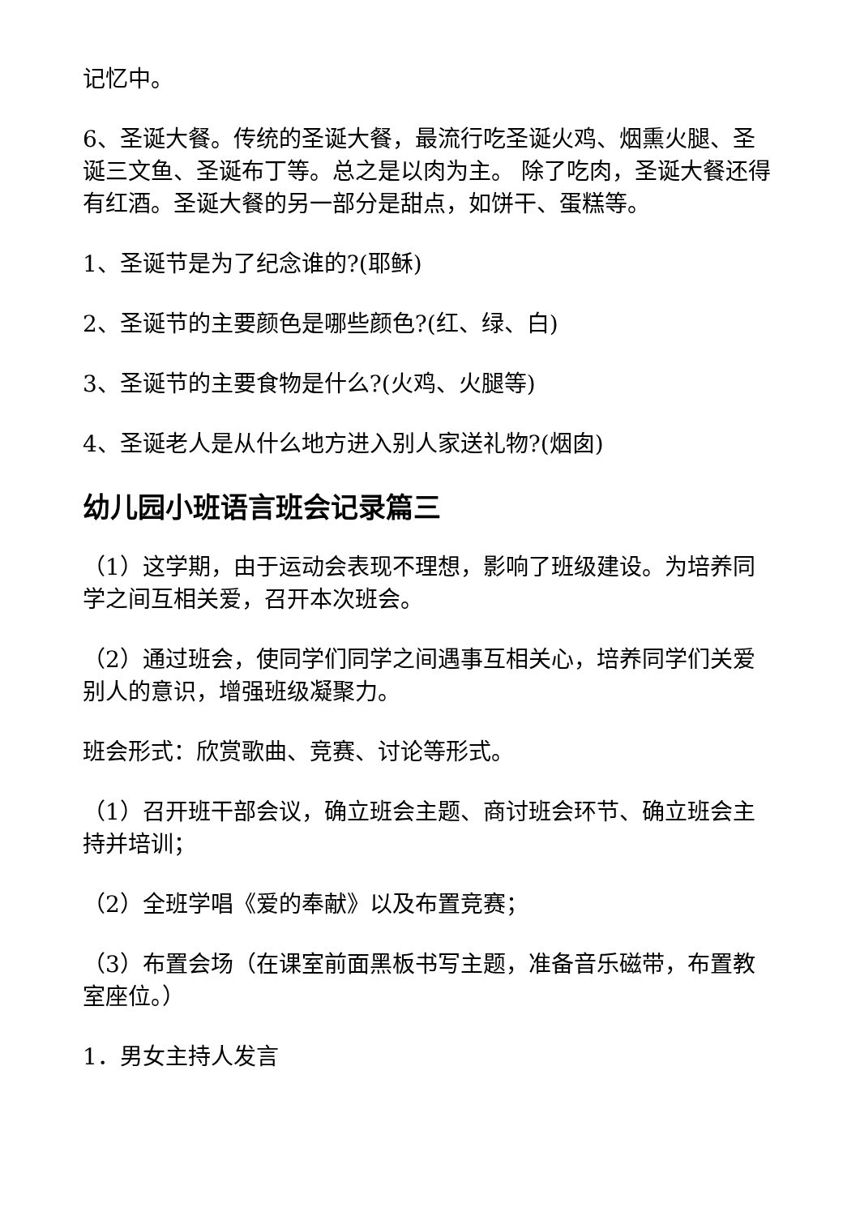记忆中。
6、圣诞大餐。传统的圣诞大餐，最流行吃圣诞火鸡、烟熏火腿、圣诞三文鱼、圣诞布丁等。总之是以肉为主。 除了吃肉，圣诞大餐还得有红酒。圣诞大餐的另一部分是甜点，如饼干、蛋糕等。
1、圣诞节是为了纪念谁的?(耶稣)
2、圣诞节的主要颜色是哪些颜色?(红、绿、白)
3、圣诞节的主要食物是什么?(火鸡、火腿等)
4、圣诞老人是从什么地方进入别人家送礼物?(烟囱)
幼儿园小班语言班会记录篇三
（1）这学期，由于运动会表现不理想，影响了班级建设。为培养同学之间互相关爱，召开本次班会。
（2）通过班会，使同学们同学之间遇事互相关心，培养同学们关爱别人的意识，增强班级凝聚力。
班会形式：欣赏歌曲、竞赛、讨论等形式。
（1）召开班干部会议，确立班会主题、商讨班会环节、确立班会主持并培训；
（2）全班学唱《爱的奉献》以及布置竞赛；
（3）布置会场（在课室前面黑板书写主题，准备音乐磁带，布置教室座位。）
1．男女主持人发言